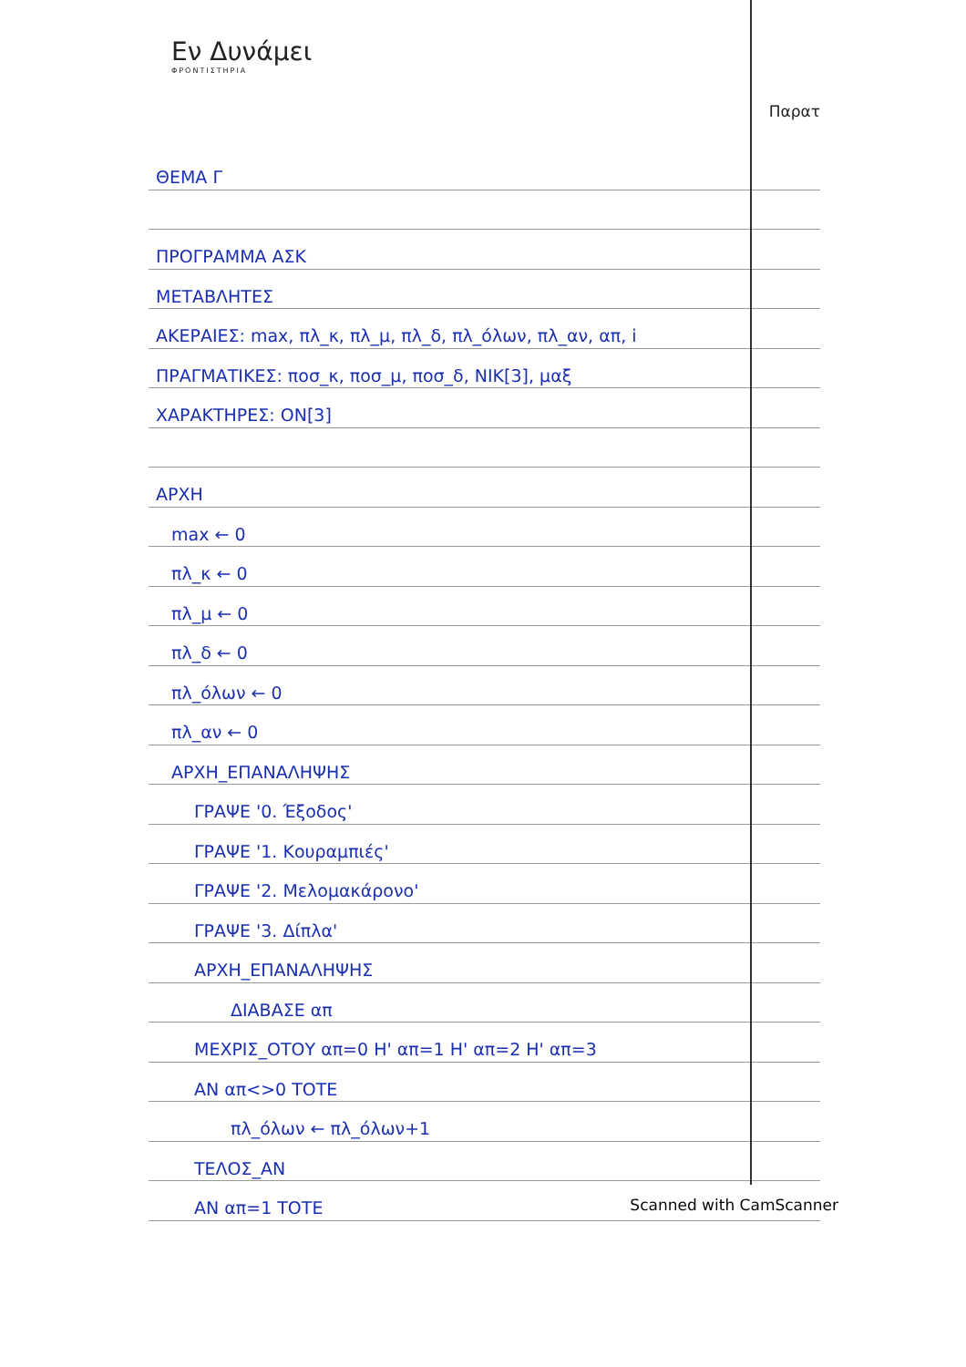Εν Δυνάμει
ΦΡΟΝΤΙΣΤΗΡΙΑ
Παρατ
ΘΕΜΑ Γ
ΠΡΟΓΡΑΜΜΑ ΑΣΚ
ΜΕΤΑΒΛΗΤΕΣ
ΑΚΕΡΑΙΕΣ: max, πλ_κ, πλ_μ, πλ_δ, πλ_όλων, πλ_αν, απ, i
ΠΡΑΓΜΑΤΙΚΕΣ: ποσ_κ, ποσ_μ, ποσ_δ, ΝΙΚ[3], μαξ
ΧΑΡΑΚΤΗΡΕΣ: ΟΝ[3]
ΑΡΧΗ
max ← 0
πλ_κ ← 0
πλ_μ ← 0
πλ_δ ← 0
πλ_όλων ← 0
πλ_αν ← 0
ΑΡΧΗ_ΕΠΑΝΑΛΗΨΗΣ
ΓΡΑΨΕ '0. Έξοδος'
ΓΡΑΨΕ '1. Κουραμπιές'
ΓΡΑΨΕ '2. Μελομακάρονο'
ΓΡΑΨΕ '3. Δίπλα'
ΑΡΧΗ_ΕΠΑΝΑΛΗΨΗΣ
ΔΙΑΒΑΣΕ απ
ΜΕΧΡΙΣ_ΟΤΟΥ απ=0 Η' απ=1 Η' απ=2 Η' απ=3
ΑΝ απ<>0 ΤΟΤΕ
πλ_όλων ← πλ_όλων+1
ΤΕΛΟΣ_ΑΝ
ΑΝ απ=1 ΤΟΤΕ
Scanned with CamScanner